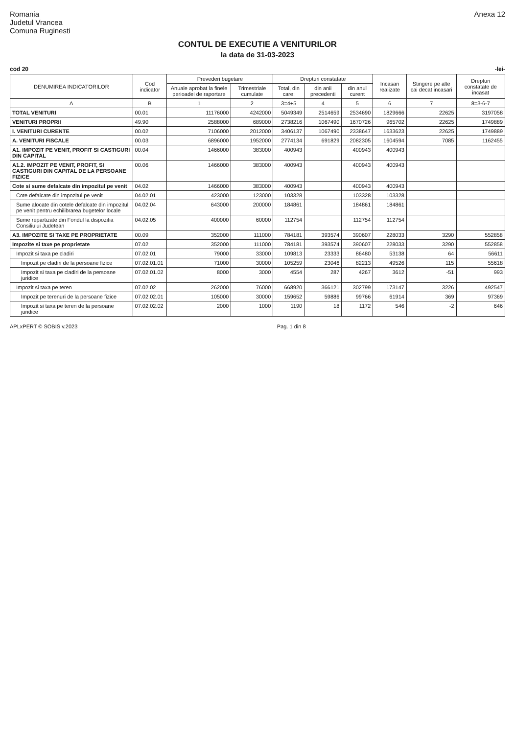Romania
Judetul Vrancea
Comuna Ruginesti
Anexa 12
CONTUL DE EXECUTIE A VENITURILOR
la data de 31-03-2023
cod 20 -lei-
| DENUMIREA INDICATORILOR | Cod indicator | Prevederi bugetare | | Drepturi constatate | | | Incasari realizate | Stingere pe alte cai decat incasari | Drepturi constatate de incasat |
| --- | --- | --- | --- | --- | --- | --- | --- | --- | --- |
| | | Anuale aprobat la finele perioadei de raportare | Trimestriale cumulate | Total, din care: | din anii precedenti | din anul curent | | | |
| A | B | 1 | 2 | 3=4+5 | 4 | 5 | 6 | 7 | 8=3-6-7 |
| TOTAL VENITURI | 00.01 | 11176000 | 4242000 | 5049349 | 2514659 | 2534690 | 1829666 | 22625 | 3197058 |
| VENITURI PROPRII | 49.90 | 2588000 | 689000 | 2738216 | 1067490 | 1670726 | 965702 | 22625 | 1749889 |
| I. VENITURI CURENTE | 00.02 | 7106000 | 2012000 | 3406137 | 1067490 | 2338647 | 1633623 | 22625 | 1749889 |
| A. VENITURI FISCALE | 00.03 | 6896000 | 1952000 | 2774134 | 691829 | 2082305 | 1604594 | 7085 | 1162455 |
| A1. IMPOZIT PE VENIT, PROFIT SI CASTIGURI DIN CAPITAL | 00.04 | 1466000 | 383000 | 400943 | | 400943 | 400943 | | |
| A1.2. IMPOZIT PE VENIT, PROFIT, SI CASTIGURI DIN CAPITAL DE LA PERSOANE FIZICE | 00.06 | 1466000 | 383000 | 400943 | | 400943 | 400943 | | |
| Cote si sume defalcate din impozitul pe venit | 04.02 | 1466000 | 383000 | 400943 | | 400943 | 400943 | | |
| Cote defalcate din impozitul pe venit | 04.02.01 | 423000 | 123000 | 103328 | | 103328 | 103328 | | |
| Sume alocate din cotele defalcate din impozitul pe venit pentru echilibrarea bugetelor locale | 04.02.04 | 643000 | 200000 | 184861 | | 184861 | 184861 | | |
| Sume repartizate din Fondul la dispozitia Consiliului Judetean | 04.02.05 | 400000 | 60000 | 112754 | | 112754 | 112754 | | |
| A3. IMPOZITE SI TAXE PE PROPRIETATE | 00.09 | 352000 | 111000 | 784181 | 393574 | 390607 | 228033 | 3290 | 552858 |
| Impozite si taxe pe proprietate | 07.02 | 352000 | 111000 | 784181 | 393574 | 390607 | 228033 | 3290 | 552858 |
| Impozit si taxa pe cladiri | 07.02.01 | 79000 | 33000 | 109813 | 23333 | 86480 | 53138 | 64 | 56611 |
| Impozit pe cladiri de la persoane fizice | 07.02.01.01 | 71000 | 30000 | 105259 | 23046 | 82213 | 49526 | 115 | 55618 |
| Impozit si taxa pe cladiri de la persoane juridice | 07.02.01.02 | 8000 | 3000 | 4554 | 287 | 4267 | 3612 | -51 | 993 |
| Impozit si taxa pe teren | 07.02.02 | 262000 | 76000 | 668920 | 366121 | 302799 | 173147 | 3226 | 492547 |
| Impozit pe terenuri de la persoane fizice | 07.02.02.01 | 105000 | 30000 | 159652 | 59886 | 99766 | 61914 | 369 | 97369 |
| Impozit si taxa pe teren de la persoane juridice | 07.02.02.02 | 2000 | 1000 | 1190 | 18 | 1172 | 546 | -2 | 646 |
APLxPERT © SOBIS v.2023 Pag. 1 din 8